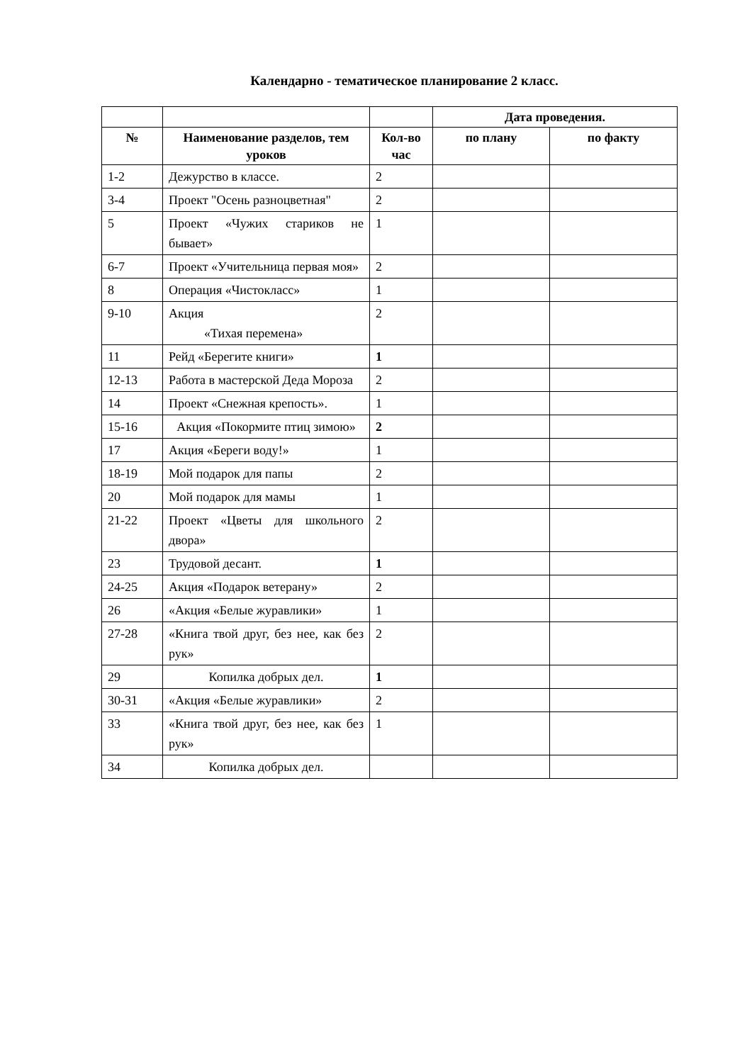Календарно - тематическое планирование 2 класс.
| | | | Дата проведения. | |
| --- | --- | --- | --- | --- |
| № | Наименование разделов, тем уроков | Кол-во час | по плану | по факту |
| 1-2 | Дежурство в классе. | 2 | | |
| 3-4 | Проект "Осень разноцветная" | 2 | | |
| 5 | Проект «Чужих стариков не бывает» | 1 | | |
| 6-7 | Проект «Учительница первая моя» | 2 | | |
| 8 | Операция «Чистокласс» | 1 | | |
| 9-10 | Акция «Тихая перемена» | 2 | | |
| 11 | Рейд «Берегите книги» | 1 | | |
| 12-13 | Работа в мастерской Деда Мороза | 2 | | |
| 14 | Проект «Снежная крепость». | 1 | | |
| 15-16 | Акция «Покормите птиц зимою» | 2 | | |
| 17 | Акция «Береги воду!» | 1 | | |
| 18-19 | Мой подарок для папы | 2 | | |
| 20 | Мой подарок для мамы | 1 | | |
| 21-22 | Проект «Цветы для школьного двора» | 2 | | |
| 23 | Трудовой десант. | 1 | | |
| 24-25 | Акция «Подарок ветерану» | 2 | | |
| 26 | «Акция «Белые журавлики» | 1 | | |
| 27-28 | «Книга твой друг, без нее, как без рук» | 2 | | |
| 29 | Копилка добрых дел. | 1 | | |
| 30-31 | «Акция «Белые журавлики» | 2 | | |
| 33 | «Книга твой друг, без нее, как без рук» | 1 | | |
| 34 | Копилка добрых дел. | | | |